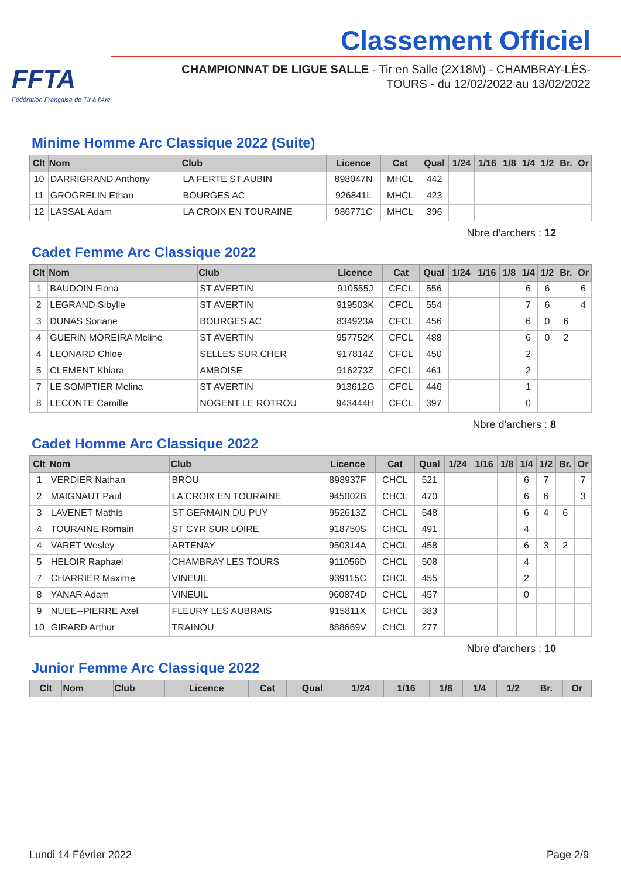FFTA
Fédération Française de Tir à l'Arc
Classement Officiel
CHAMPIONNAT DE LIGUE SALLE - Tir en Salle (2X18M) - CHAMBRAY-LÈS-TOURS - du 12/02/2022 au 13/02/2022
Minime Homme Arc Classique 2022 (Suite)
| Clt | Nom | Club | Licence | Cat | Qual | 1/24 | 1/16 | 1/8 | 1/4 | 1/2 | Br. | Or |
| --- | --- | --- | --- | --- | --- | --- | --- | --- | --- | --- | --- | --- |
| 10 | DARRIGRAND Anthony | LA FERTE ST AUBIN | 898047N | MHCL | 442 | | | | | | | |
| 11 | GROGRELIN Ethan | BOURGES AC | 926841L | MHCL | 423 | | | | | | | |
| 12 | LASSAL Adam | LA CROIX EN TOURAINE | 986771C | MHCL | 396 | | | | | | | |
Nbre d'archers : 12
Cadet Femme Arc Classique 2022
| Clt | Nom | Club | Licence | Cat | Qual | 1/24 | 1/16 | 1/8 | 1/4 | 1/2 | Br. | Or |
| --- | --- | --- | --- | --- | --- | --- | --- | --- | --- | --- | --- | --- |
| 1 | BAUDOIN Fiona | ST AVERTIN | 910555J | CFCL | 556 | | | | 6 | 6 | | 6 |
| 2 | LEGRAND Sibylle | ST AVERTIN | 919503K | CFCL | 554 | | | | 7 | 6 | | 4 |
| 3 | DUNAS Soriane | BOURGES AC | 834923A | CFCL | 456 | | | | 6 | 0 | 6 | |
| 4 | GUERIN MOREIRA Meline | ST AVERTIN | 957752K | CFCL | 488 | | | | 6 | 0 | 2 | |
| 4 | LEONARD Chloe | SELLES SUR CHER | 917814Z | CFCL | 450 | | | | 2 | | | |
| 5 | CLEMENT Khiara | AMBOISE | 916273Z | CFCL | 461 | | | | 2 | | | |
| 7 | LE SOMPTIER Melina | ST AVERTIN | 913612G | CFCL | 446 | | | | 1 | | | |
| 8 | LECONTE Camille | NOGENT LE ROTROU | 943444H | CFCL | 397 | | | | 0 | | | |
Nbre d'archers : 8
Cadet Homme Arc Classique 2022
| Clt | Nom | Club | Licence | Cat | Qual | 1/24 | 1/16 | 1/8 | 1/4 | 1/2 | Br. | Or |
| --- | --- | --- | --- | --- | --- | --- | --- | --- | --- | --- | --- | --- |
| 1 | VERDIER Nathan | BROU | 898937F | CHCL | 521 | | | | 6 | 7 | | 7 |
| 2 | MAIGNAUT Paul | LA CROIX EN TOURAINE | 945002B | CHCL | 470 | | | | 6 | 6 | | 3 |
| 3 | LAVENET Mathis | ST GERMAIN DU PUY | 952613Z | CHCL | 548 | | | | 6 | 4 | 6 | |
| 4 | TOURAINE Romain | ST CYR SUR LOIRE | 918750S | CHCL | 491 | | | | 4 | | | |
| 4 | VARET Wesley | ARTENAY | 950314A | CHCL | 458 | | | | 6 | 3 | 2 | |
| 5 | HELOIR Raphael | CHAMBRAY LES TOURS | 911056D | CHCL | 508 | | | | 4 | | | |
| 7 | CHARRIER Maxime | VINEUIL | 939115C | CHCL | 455 | | | | 2 | | | |
| 8 | YANAR Adam | VINEUIL | 960874D | CHCL | 457 | | | | 0 | | | |
| 9 | NUEE--PIERRE Axel | FLEURY LES AUBRAIS | 915811X | CHCL | 383 | | | | | | | |
| 10 | GIRARD Arthur | TRAINOU | 888669V | CHCL | 277 | | | | | | | |
Nbre d'archers : 10
Junior Femme Arc Classique 2022
| Clt | Nom | Club | Licence | Cat | Qual | 1/24 | 1/16 | 1/8 | 1/4 | 1/2 | Br. | Or |
| --- | --- | --- | --- | --- | --- | --- | --- | --- | --- | --- | --- | --- |
Lundi 14 Février 2022 Page 2/9